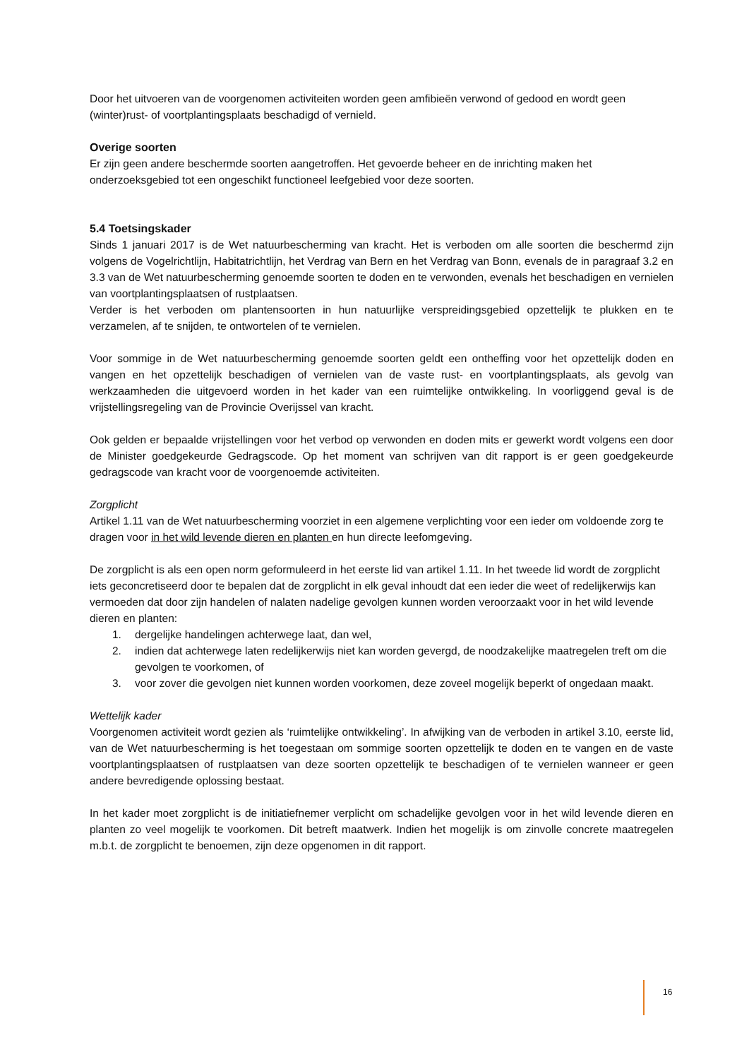Door het uitvoeren van de voorgenomen activiteiten worden geen amfibieën verwond of gedood en wordt geen (winter)rust- of voortplantingsplaats beschadigd of vernield.
Overige soorten
Er zijn geen andere beschermde soorten aangetroffen. Het gevoerde beheer en de inrichting maken het onderzoeksgebied tot een ongeschikt functioneel leefgebied voor deze soorten.
5.4 Toetsingskader
Sinds 1 januari 2017 is de Wet natuurbescherming van kracht. Het is verboden om alle soorten die beschermd zijn volgens de Vogelrichtlijn, Habitatrichtlijn, het Verdrag van Bern en het Verdrag van Bonn, evenals de in paragraaf 3.2 en 3.3 van de Wet natuurbescherming genoemde soorten te doden en te verwonden, evenals het beschadigen en vernielen van voortplantingsplaatsen of rustplaatsen.
Verder is het verboden om plantensoorten in hun natuurlijke verspreidingsgebied opzettelijk te plukken en te verzamelen, af te snijden, te ontwortelen of te vernielen.
Voor sommige in de Wet natuurbescherming genoemde soorten geldt een ontheffing voor het opzettelijk doden en vangen en het opzettelijk beschadigen of vernielen van de vaste rust- en voortplantingsplaats, als gevolg van werkzaamheden die uitgevoerd worden in het kader van een ruimtelijke ontwikkeling. In voorliggend geval is de vrijstellingsregeling van de Provincie Overijssel van kracht.
Ook gelden er bepaalde vrijstellingen voor het verbod op verwonden en doden mits er gewerkt wordt volgens een door de Minister goedgekeurde Gedragscode. Op het moment van schrijven van dit rapport is er geen goedgekeurde gedragscode van kracht voor de voorgenoemde activiteiten.
Zorgplicht
Artikel 1.11 van de Wet natuurbescherming voorziet in een algemene verplichting voor een ieder om voldoende zorg te dragen voor in het wild levende dieren en planten en hun directe leefomgeving.
De zorgplicht is als een open norm geformuleerd in het eerste lid van artikel 1.11. In het tweede lid wordt de zorgplicht iets geconcretiseerd door te bepalen dat de zorgplicht in elk geval inhoudt dat een ieder die weet of redelijkerwijs kan vermoeden dat door zijn handelen of nalaten nadelige gevolgen kunnen worden veroorzaakt voor in het wild levende dieren en planten:
1. dergelijke handelingen achterwege laat, dan wel,
2. indien dat achterwege laten redelijkerwijs niet kan worden gevergd, de noodzakelijke maatregelen treft om die gevolgen te voorkomen, of
3. voor zover die gevolgen niet kunnen worden voorkomen, deze zoveel mogelijk beperkt of ongedaan maakt.
Wettelijk kader
Voorgenomen activiteit wordt gezien als ‘ruimtelijke ontwikkeling’. In afwijking van de verboden in artikel 3.10, eerste lid, van de Wet natuurbescherming is het toegestaan om sommige soorten opzettelijk te doden en te vangen en de vaste voortplantingsplaatsen of rustplaatsen van deze soorten opzettelijk te beschadigen of te vernielen wanneer er geen andere bevredigende oplossing bestaat.
In het kader moet zorgplicht is de initiatiefnemer verplicht om schadelijke gevolgen voor in het wild levende dieren en planten zo veel mogelijk te voorkomen. Dit betreft maatwerk. Indien het mogelijk is om zinvolle concrete maatregelen m.b.t. de zorgplicht te benoemen, zijn deze opgenomen in dit rapport.
16